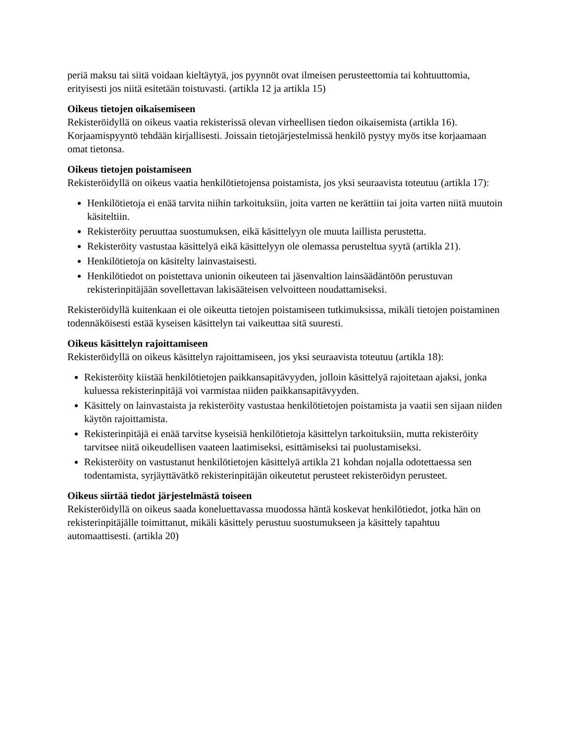periä maksu tai siitä voidaan kieltäytyä, jos pyynnöt ovat ilmeisen perusteettomia tai kohtuuttomia, erityisesti jos niitä esitetään toistuvasti. (artikla 12 ja artikla 15)
Oikeus tietojen oikaisemiseen
Rekisteröidyllä on oikeus vaatia rekisterissä olevan virheellisen tiedon oikaisemista (artikla 16). Korjaamispyyntö tehdään kirjallisesti. Joissain tietojärjestelmissä henkilö pystyy myös itse korjaamaan omat tietonsa.
Oikeus tietojen poistamiseen
Rekisteröidyllä on oikeus vaatia henkilötietojensa poistamista, jos yksi seuraavista toteutuu (artikla 17):
Henkilötietoja ei enää tarvita niihin tarkoituksiin, joita varten ne kerättiin tai joita varten niitä muutoin käsiteltiin.
Rekisteröity peruuttaa suostumuksen, eikä käsittelyyn ole muuta laillista perustetta.
Rekisteröity vastustaa käsittelyä eikä käsittelyyn ole olemassa perusteltua syytä (artikla 21).
Henkilötietoja on käsitelty lainvastaisesti.
Henkilötiedot on poistettava unionin oikeuteen tai jäsenvaltion lainsäädäntöön perustuvan rekisterinpitäjään sovellettavan lakisääteisen velvoitteen noudattamiseksi.
Rekisteröidyllä kuitenkaan ei ole oikeutta tietojen poistamiseen tutkimuksissa, mikäli tietojen poistaminen todennäköisesti estää kyseisen käsittelyn tai vaikeuttaa sitä suuresti.
Oikeus käsittelyn rajoittamiseen
Rekisteröidyllä on oikeus käsittelyn rajoittamiseen, jos yksi seuraavista toteutuu (artikla 18):
Rekisteröity kiistää henkilötietojen paikkansapitävyyden, jolloin käsittelyä rajoitetaan ajaksi, jonka kuluessa rekisterinpitäjä voi varmistaa niiden paikkansapitävyyden.
Käsittely on lainvastaista ja rekisteröity vastustaa henkilötietojen poistamista ja vaatii sen sijaan niiden käytön rajoittamista.
Rekisterinpitäjä ei enää tarvitse kyseisiä henkilötietoja käsittelyn tarkoituksiin, mutta rekisteröity tarvitsee niitä oikeudellisen vaateen laatimiseksi, esittämiseksi tai puolustamiseksi.
Rekisteröity on vastustanut henkilötietojen käsittelyä artikla 21 kohdan nojalla odotettaessa sen todentamista, syrjäyttävätkö rekisterinpitäjän oikeutetut perusteet rekisteröidyn perusteet.
Oikeus siirtää tiedot järjestelmästä toiseen
Rekisteröidyllä on oikeus saada koneluettavassa muodossa häntä koskevat henkilötiedot, jotka hän on rekisterinpitäjälle toimittanut, mikäli käsittely perustuu suostumukseen ja käsittely tapahtuu automaattisesti. (artikla 20)